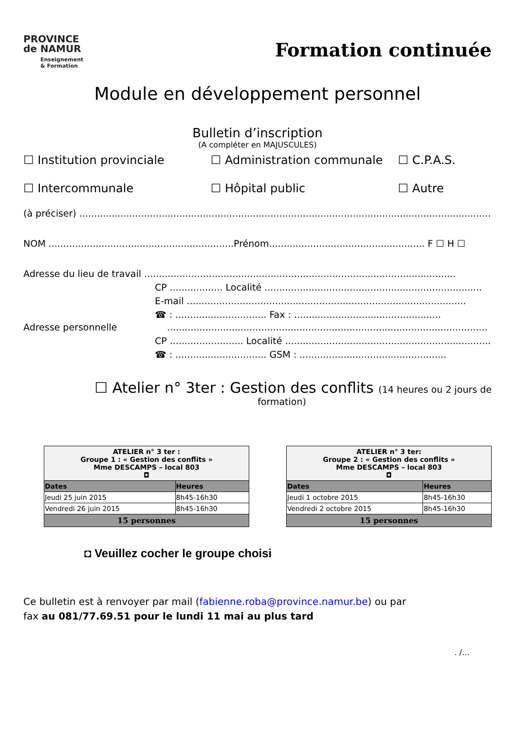PROVINCE
de NAMUR
Enseignement
& Formation
Formation continuée
Module en développement personnel
Bulletin d’inscription
(A compléter en MAJUSCULES)
☐ Institution provinciale ☐ Administration communale ☐ C.P.A.S.
☐ Intercommunale ☐ Hôpital public ☐ Autre
(à préciser) ..........................................................................................................................................................
NOM ...............................................................Prénom..................................................... F ☐ H ☐
Adresse du lieu de travail ..........................................................................................................
CP .................. Localité ..........................................................................
E-mail ...............................................................................................
☎ : ............................... Fax : ..................................................
Adresse personnelle .............................................................................................................
CP ......................... Localité ..........................................................................
☎ : ............................... GSM : ..................................................
☐ Atelier n° 3ter : Gestion des conflits (14 heures ou 2 jours de
formation)
| ATELIER n° 3 ter : Groupe 1 : « Gestion des conflits » Mme DESCAMPS – local 803 ◘ | |
| Dates | Heures |
| Jeudi 25 juin 2015 | 8h45-16h30 |
| Vendredi 26 juin 2015 | 8h45-16h30 |
| 15 personnes | |
| ATELIER n° 3 ter: Groupe 2 : « Gestion des conflits » Mme DESCAMPS – local 803 ◘ | |
| Dates | Heures |
| Jeudi 1 octobre 2015 | 8h45-16h30 |
| Vendredi 2 octobre 2015 | 8h45-16h30 |
| 15 personnes | |
◘ Veuillez cocher le groupe choisi
Ce bulletin est à renvoyer par mail (fabienne.roba@province.namur.be) ou par
fax au 081/77.69.51 pour le lundi 11 mai au plus tard
. /…